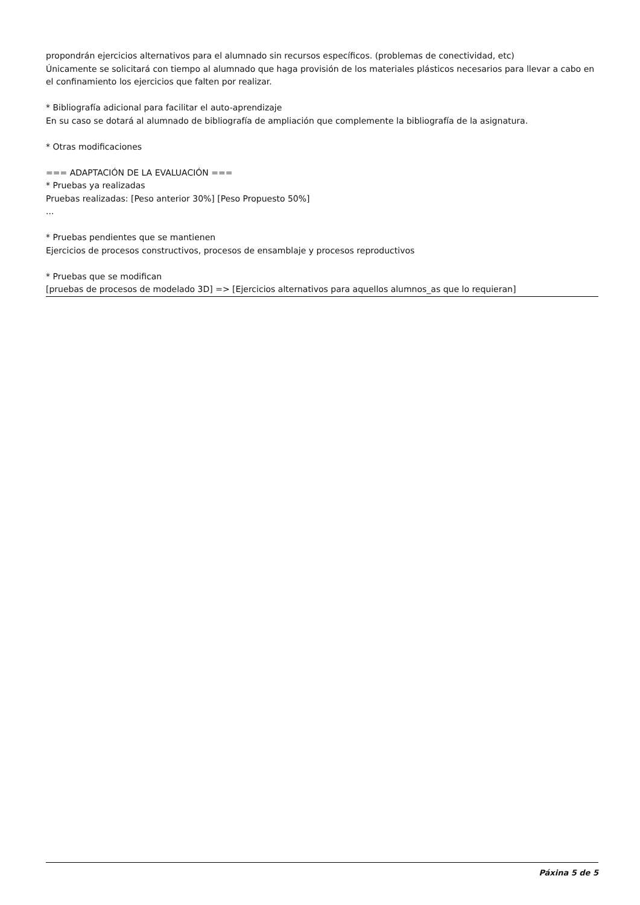propondrán ejercicios alternativos para el alumnado sin recursos específicos. (problemas de conectividad, etc)
Únicamente se solicitará con tiempo al alumnado que haga provisión de los materiales plásticos necesarios para llevar a cabo en el confinamiento los ejercicios que falten por realizar.
* Bibliografía adicional para facilitar el auto-aprendizaje
En su caso se dotará al alumnado de bibliografía de ampliación que complemente la bibliografía de la asignatura.
* Otras modificaciones
=== ADAPTACIÓN DE LA EVALUACIÓN ===
* Pruebas ya realizadas
Pruebas realizadas: [Peso anterior 30%] [Peso Propuesto 50%]
...
* Pruebas pendientes que se mantienen
Ejercicios de procesos constructivos, procesos de ensamblaje y procesos reproductivos
* Pruebas que se modifican
[pruebas de procesos de modelado 3D] => [Ejercicios alternativos para aquellos alumnos_as que lo requieran]
Páxina 5 de 5